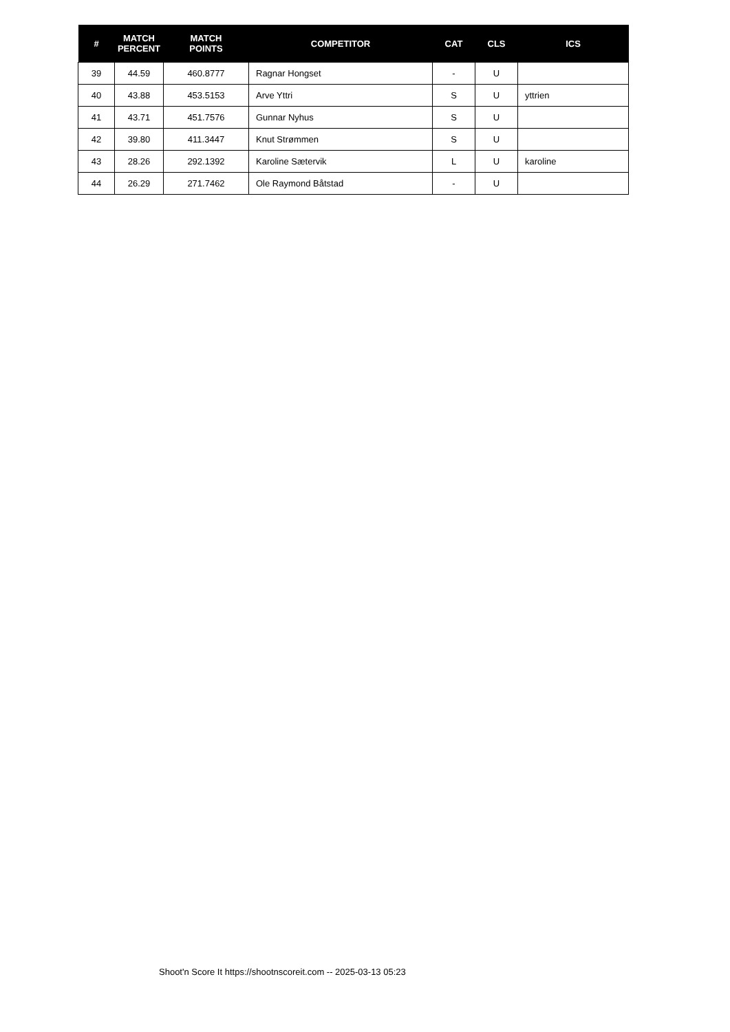| # | MATCH PERCENT | MATCH POINTS | COMPETITOR | CAT | CLS | ICS |
| --- | --- | --- | --- | --- | --- | --- |
| 39 | 44.59 | 460.8777 | Ragnar Hongset | - | U | |
| 40 | 43.88 | 453.5153 | Arve Yttri | S | U | yttrien |
| 41 | 43.71 | 451.7576 | Gunnar Nyhus | S | U | |
| 42 | 39.80 | 411.3447 | Knut Strømmen | S | U | |
| 43 | 28.26 | 292.1392 | Karoline Sætervik | L | U | karoline |
| 44 | 26.29 | 271.7462 | Ole Raymond Båtstad | - | U | |
Shoot'n Score It https://shootnscoreit.com -- 2025-03-13 05:23